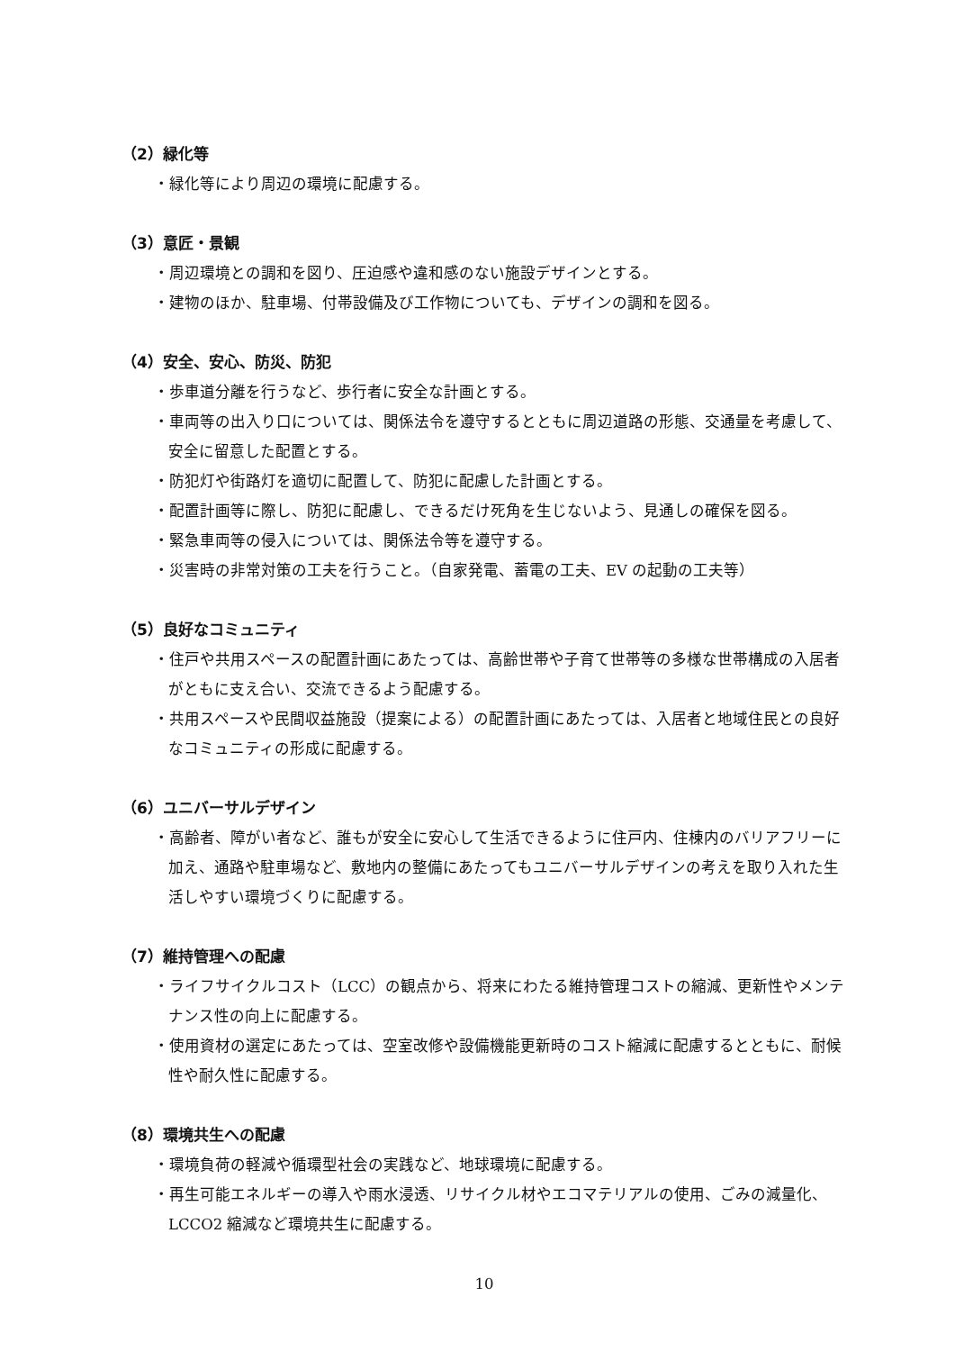（2）緑化等
・緑化等により周辺の環境に配慮する。
（3）意匠・景観
・周辺環境との調和を図り、圧迫感や違和感のない施設デザインとする。
・建物のほか、駐車場、付帯設備及び工作物についても、デザインの調和を図る。
（4）安全、安心、防災、防犯
・歩車道分離を行うなど、歩行者に安全な計画とする。
・車両等の出入り口については、関係法令を遵守するとともに周辺道路の形態、交通量を考慮して、安全に留意した配置とする。
・防犯灯や街路灯を適切に配置して、防犯に配慮した計画とする。
・配置計画等に際し、防犯に配慮し、できるだけ死角を生じないよう、見通しの確保を図る。
・緊急車両等の侵入については、関係法令等を遵守する。
・災害時の非常対策の工夫を行うこと。（自家発電、蓄電の工夫、EV の起動の工夫等）
（5）良好なコミュニティ
・住戸や共用スペースの配置計画にあたっては、高齢世帯や子育て世帯等の多様な世帯構成の入居者がともに支え合い、交流できるよう配慮する。
・共用スペースや民間収益施設（提案による）の配置計画にあたっては、入居者と地域住民との良好なコミュニティの形成に配慮する。
（6）ユニバーサルデザイン
・高齢者、障がい者など、誰もが安全に安心して生活できるように住戸内、住棟内のバリアフリーに加え、通路や駐車場など、敷地内の整備にあたってもユニバーサルデザインの考えを取り入れた生活しやすい環境づくりに配慮する。
（7）維持管理への配慮
・ライフサイクルコスト（LCC）の観点から、将来にわたる維持管理コストの縮減、更新性やメンテナンス性の向上に配慮する。
・使用資材の選定にあたっては、空室改修や設備機能更新時のコスト縮減に配慮するとともに、耐候性や耐久性に配慮する。
（8）環境共生への配慮
・環境負荷の軽減や循環型社会の実践など、地球環境に配慮する。
・再生可能エネルギーの導入や雨水浸透、リサイクル材やエコマテリアルの使用、ごみの減量化、LCCO2 縮減など環境共生に配慮する。
10